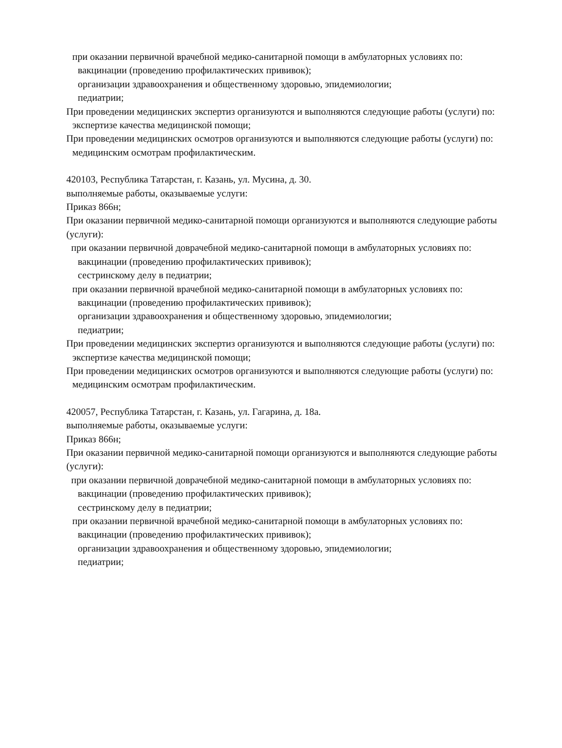при оказании первичной врачебной медико-санитарной помощи в амбулаторных условиях по:
вакцинации (проведению профилактических прививок);
организации здравоохранения и общественному здоровью, эпидемиологии;
педиатрии;
При проведении медицинских экспертиз организуются и выполняются следующие работы (услуги) по:
экспертизе качества медицинской помощи;
При проведении медицинских осмотров организуются и выполняются следующие работы (услуги) по:
медицинским осмотрам профилактическим.
420103, Республика Татарстан, г. Казань, ул. Мусина, д. 30.
выполняемые работы, оказываемые услуги:
Приказ 866н;
При оказании первичной медико-санитарной помощи организуются и выполняются следующие работы (услуги):
при оказании первичной доврачебной медико-санитарной помощи в амбулаторных условиях по:
вакцинации (проведению профилактических прививок);
сестринскому делу в педиатрии;
при оказании первичной врачебной медико-санитарной помощи в амбулаторных условиях по:
вакцинации (проведению профилактических прививок);
организации здравоохранения и общественному здоровью, эпидемиологии;
педиатрии;
При проведении медицинских экспертиз организуются и выполняются следующие работы (услуги) по:
экспертизе качества медицинской помощи;
При проведении медицинских осмотров организуются и выполняются следующие работы (услуги) по:
медицинским осмотрам профилактическим.
420057, Республика Татарстан, г. Казань, ул. Гагарина, д. 18а.
выполняемые работы, оказываемые услуги:
Приказ 866н;
При оказании первичной медико-санитарной помощи организуются и выполняются следующие работы (услуги):
при оказании первичной доврачебной медико-санитарной помощи в амбулаторных условиях по:
вакцинации (проведению профилактических прививок);
сестринскому делу в педиатрии;
при оказании первичной врачебной медико-санитарной помощи в амбулаторных условиях по:
вакцинации (проведению профилактических прививок);
организации здравоохранения и общественному здоровью, эпидемиологии;
педиатрии;